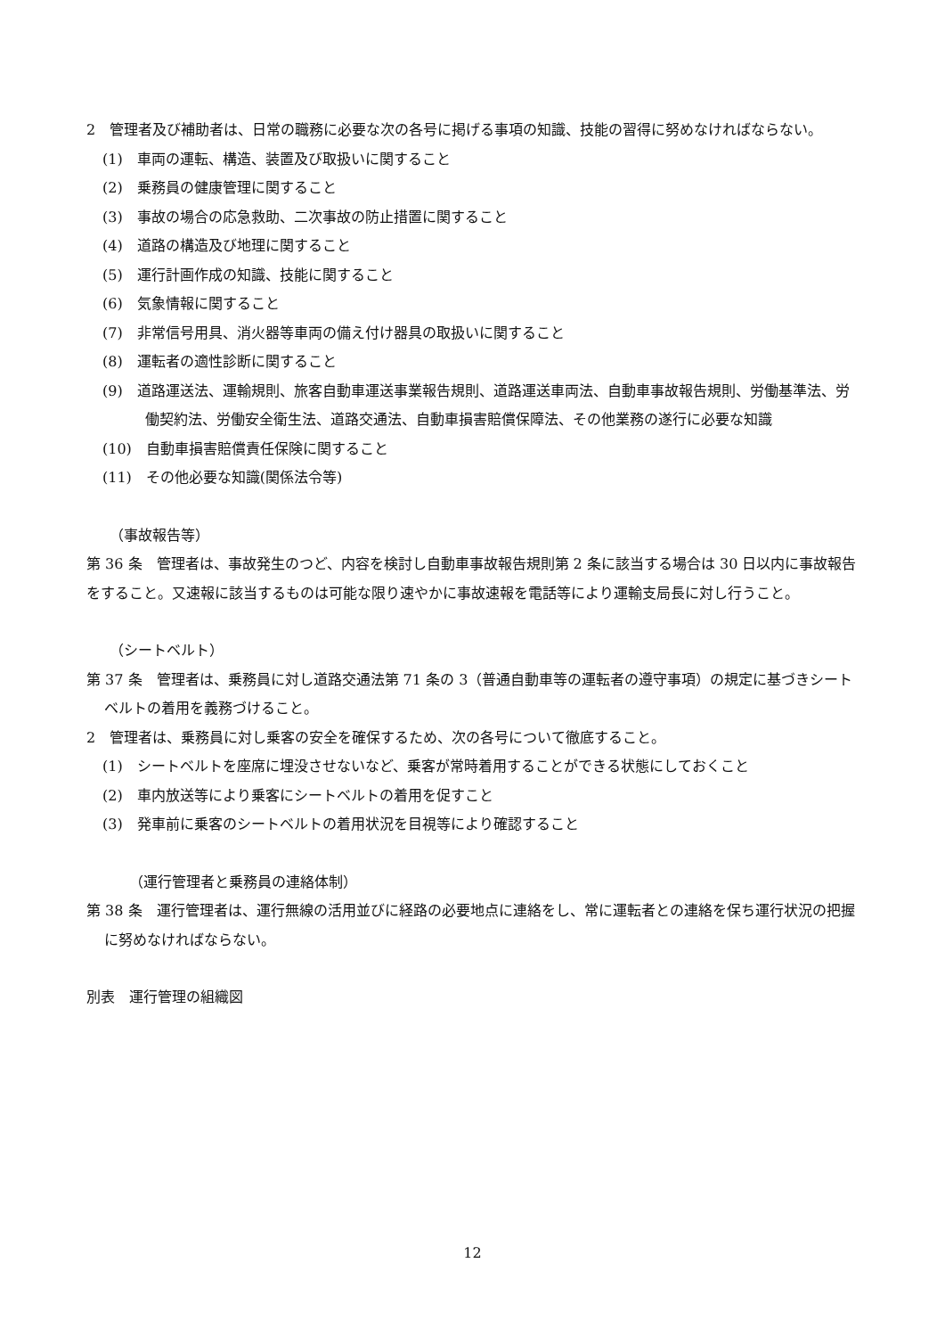2　管理者及び補助者は、日常の職務に必要な次の各号に掲げる事項の知識、技能の習得に努めなければならない。
(1)　車両の運転、構造、装置及び取扱いに関すること
(2)　乗務員の健康管理に関すること
(3)　事故の場合の応急救助、二次事故の防止措置に関すること
(4)　道路の構造及び地理に関すること
(5)　運行計画作成の知識、技能に関すること
(6)　気象情報に関すること
(7)　非常信号用具、消火器等車両の備え付け器具の取扱いに関すること
(8)　運転者の適性診断に関すること
(9)　道路運送法、運輸規則、旅客自動車運送事業報告規則、道路運送車両法、自動車事故報告規則、労働基準法、労働契約法、労働安全衛生法、道路交通法、自動車損害賠償保障法、その他業務の遂行に必要な知識
(10)　自動車損害賠償責任保険に関すること
(11)　その他必要な知識(関係法令等)
（事故報告等）
第 36 条　管理者は、事故発生のつど、内容を検討し自動車事故報告規則第 2 条に該当する場合は 30 日以内に事故報告をすること。又速報に該当するものは可能な限り速やかに事故速報を電話等により運輸支局長に対し行うこと。
（シートベルト）
第 37 条　管理者は、乗務員に対し道路交通法第 71 条の 3（普通自動車等の運転者の遵守事項）の規定に基づきシートベルトの着用を義務づけること。
2　管理者は、乗務員に対し乗客の安全を確保するため、次の各号について徹底すること。
(1)　シートベルトを座席に埋没させないなど、乗客が常時着用することができる状態にしておくこと
(2)　車内放送等により乗客にシートベルトの着用を促すこと
(3)　発車前に乗客のシートベルトの着用状況を目視等により確認すること
（運行管理者と乗務員の連絡体制）
第 38 条　運行管理者は、運行無線の活用並びに経路の必要地点に連絡をし、常に運転者との連絡を保ち運行状況の把握に努めなければならない。
別表　運行管理の組織図
12